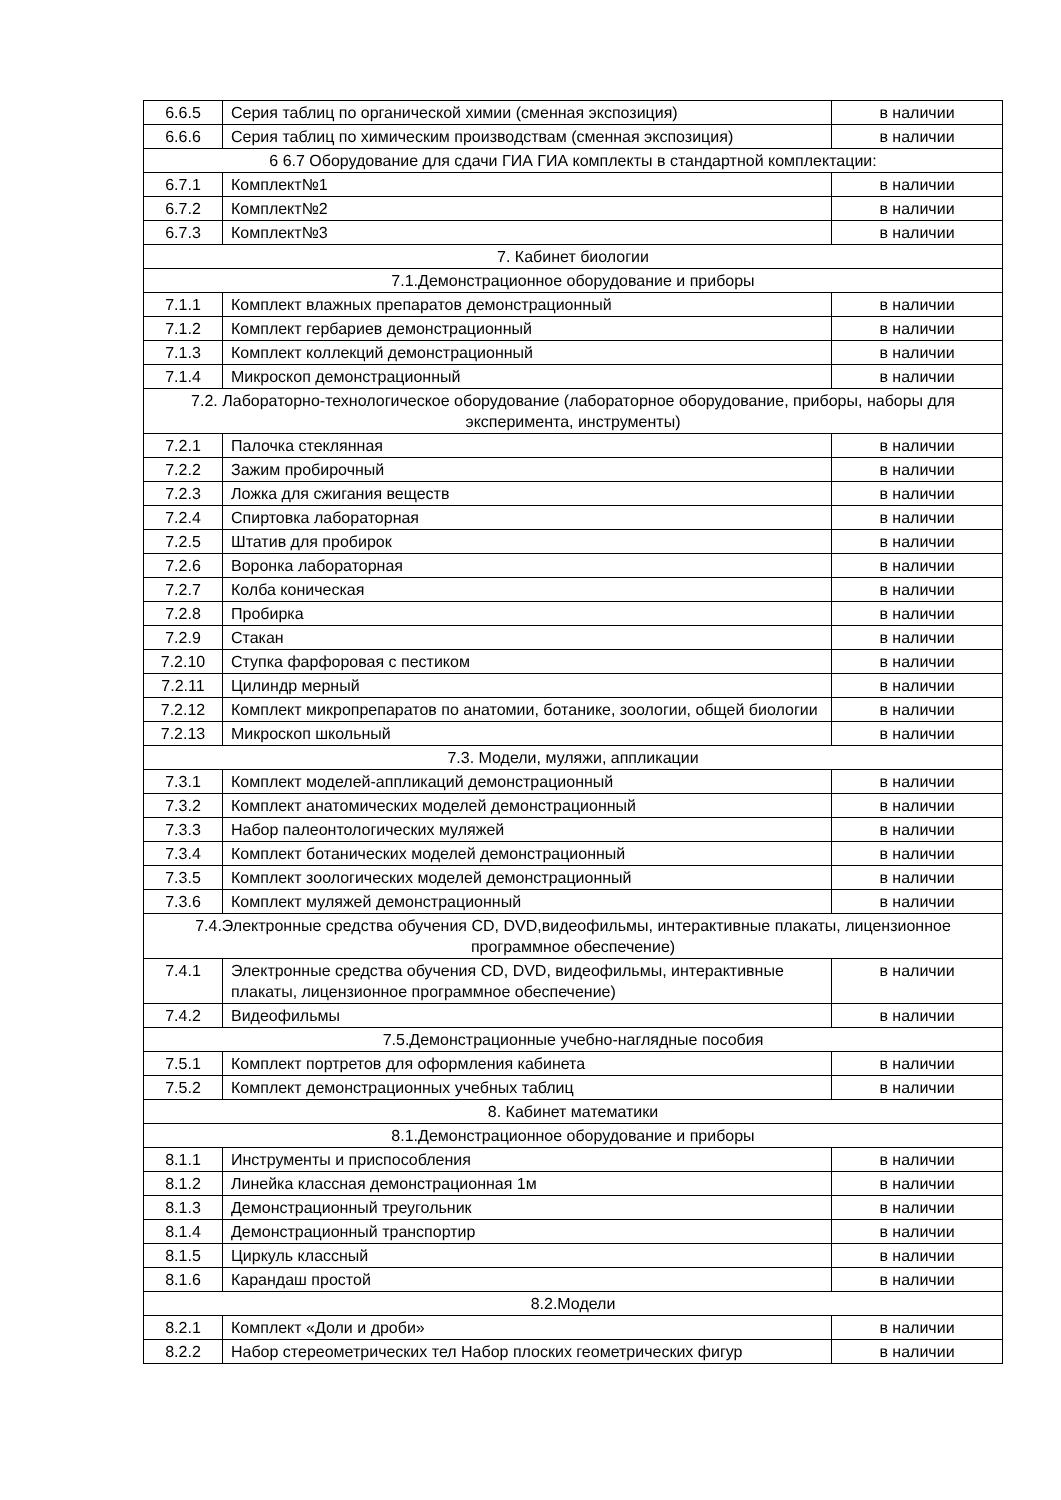| 6.6.5 | Серия таблиц по органической химии (сменная экспозиция) | в наличии |
| 6.6.6 | Серия таблиц по химическим производствам (сменная экспозиция) | в наличии |
| 6 6.7 Оборудование для сдачи ГИА ГИА комплекты в стандартной комплектации: | | |
| 6.7.1 | Комплект№1 | в наличии |
| 6.7.2 | Комплект№2 | в наличии |
| 6.7.3 | Комплект№3 | в наличии |
| 7. Кабинет биологии | | |
| 7.1.Демонстрационное оборудование и приборы | | |
| 7.1.1 | Комплект влажных препаратов демонстрационный | в наличии |
| 7.1.2 | Комплект гербариев демонстрационный | в наличии |
| 7.1.3 | Комплект коллекций демонстрационный | в наличии |
| 7.1.4 | Микроскоп демонстрационный | в наличии |
| 7.2. Лабораторно-технологическое оборудование (лабораторное оборудование, приборы, наборы для эксперимента, инструменты) | | |
| 7.2.1 | Палочка стеклянная | в наличии |
| 7.2.2 | Зажим пробирочный | в наличии |
| 7.2.3 | Ложка для сжигания веществ | в наличии |
| 7.2.4 | Спиртовка лабораторная | в наличии |
| 7.2.5 | Штатив для пробирок | в наличии |
| 7.2.6 | Воронка лабораторная | в наличии |
| 7.2.7 | Колба коническая | в наличии |
| 7.2.8 | Пробирка | в наличии |
| 7.2.9 | Стакан | в наличии |
| 7.2.10 | Ступка фарфоровая с пестиком | в наличии |
| 7.2.11 | Цилиндр мерный | в наличии |
| 7.2.12 | Комплект микропрепаратов по анатомии, ботанике, зоологии, общей биологии | в наличии |
| 7.2.13 | Микроскоп школьный | в наличии |
| 7.3. Модели, муляжи, аппликации | | |
| 7.3.1 | Комплект моделей-аппликаций демонстрационный | в наличии |
| 7.3.2 | Комплект анатомических моделей демонстрационный | в наличии |
| 7.3.3 | Набор палеонтологических муляжей | в наличии |
| 7.3.4 | Комплект ботанических моделей демонстрационный | в наличии |
| 7.3.5 | Комплект зоологических моделей демонстрационный | в наличии |
| 7.3.6 | Комплект муляжей демонстрационный | в наличии |
| 7.4.Электронные средства обучения CD, DVD,видеофильмы, интерактивные плакаты, лицензионное программное обеспечение) | | |
| 7.4.1 | Электронные средства обучения CD, DVD, видеофильмы, интерактивные плакаты, лицензионное программное обеспечение) | в наличии |
| 7.4.2 | Видеофильмы | в наличии |
| 7.5.Демонстрационные учебно-наглядные пособия | | |
| 7.5.1 | Комплект портретов для оформления кабинета | в наличии |
| 7.5.2 | Комплект демонстрационных учебных таблиц | в наличии |
| 8. Кабинет математики | | |
| 8.1.Демонстрационное оборудование и приборы | | |
| 8.1.1 | Инструменты и приспособления | в наличии |
| 8.1.2 | Линейка классная демонстрационная 1м | в наличии |
| 8.1.3 | Демонстрационный треугольник | в наличии |
| 8.1.4 | Демонстрационный транспортир | в наличии |
| 8.1.5 | Циркуль классный | в наличии |
| 8.1.6 | Карандаш простой | в наличии |
| 8.2.Модели | | |
| 8.2.1 | Комплект «Доли и дроби» | в наличии |
| 8.2.2 | Набор стереометрических тел Набор плоских геометрических фигур | в наличии |